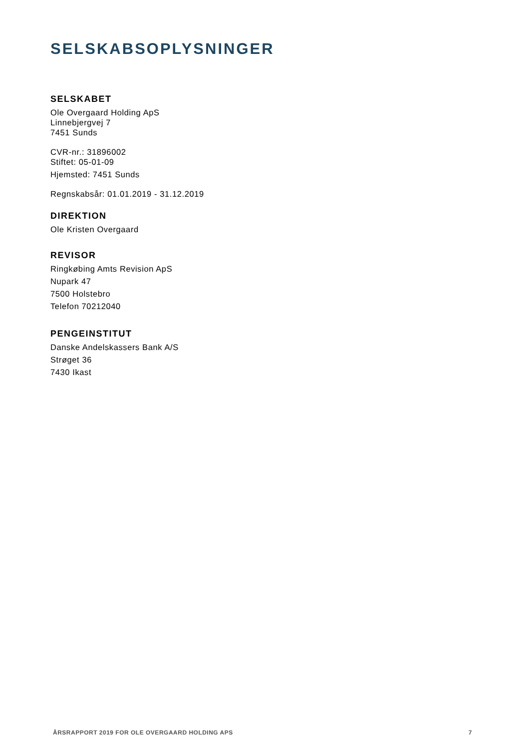SELSKABSOPLYSNINGER
SELSKABET
Ole Overgaard Holding ApS
Linnebjergvej 7
7451 Sunds
CVR-nr.: 31896002
Stiftet: 05-01-09
Hjemsted: 7451 Sunds
Regnskabsår: 01.01.2019 - 31.12.2019
DIREKTION
Ole Kristen Overgaard
REVISOR
Ringkøbing Amts Revision ApS
Nupark 47
7500 Holstebro
Telefon 70212040
PENGEINSTITUT
Danske Andelskassers Bank A/S
Strøget 36
7430 Ikast
ÅRSRAPPORT 2019 FOR OLE OVERGAARD HOLDING APS 7